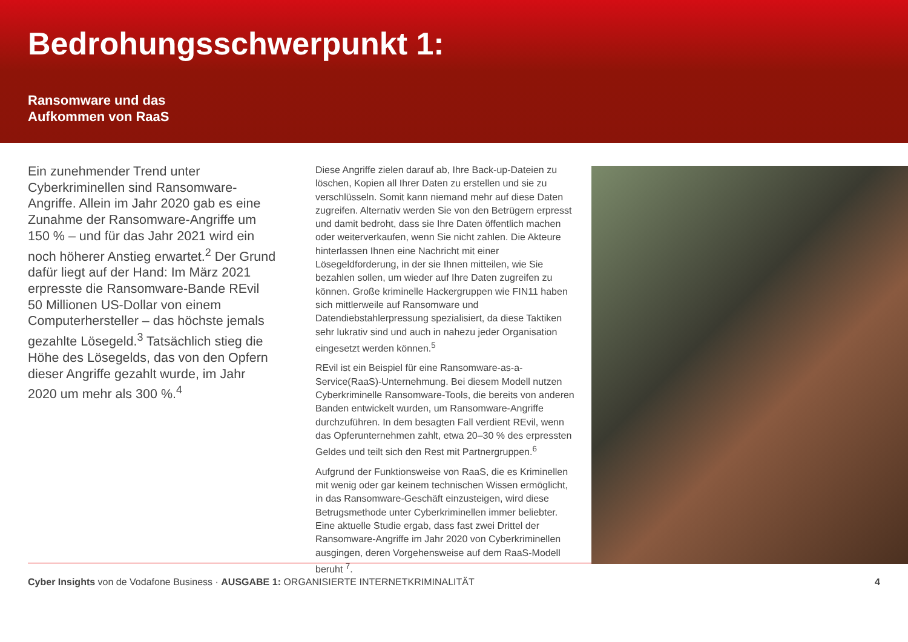Bedrohungsschwerpunkt 1:
Ransomware und das
Aufkommen von RaaS
Ein zunehmender Trend unter Cyberkriminellen sind Ransomware-Angriffe. Allein im Jahr 2020 gab es eine Zunahme der Ransomware-Angriffe um 150 % – und für das Jahr 2021 wird ein noch höherer Anstieg erwartet.<sup>2</sup> Der Grund dafür liegt auf der Hand: Im März 2021 erpresste die Ransomware-Bande REvil 50 Millionen US-Dollar von einem Computerhersteller – das höchste jemals gezahlte Lösegeld.<sup>3</sup> Tatsächlich stieg die Höhe des Lösegelds, das von den Opfern dieser Angriffe gezahlt wurde, im Jahr 2020 um mehr als 300 %.<sup>4</sup>
Diese Angriffe zielen darauf ab, Ihre Back-up-Dateien zu löschen, Kopien all Ihrer Daten zu erstellen und sie zu verschlüsseln. Somit kann niemand mehr auf diese Daten zugreifen. Alternativ werden Sie von den Betrügern erpresst und damit bedroht, dass sie Ihre Daten öffentlich machen oder weiterverkaufen, wenn Sie nicht zahlen. Die Akteure hinterlassen Ihnen eine Nachricht mit einer Lösegeldforderung, in der sie Ihnen mitteilen, wie Sie bezahlen sollen, um wieder auf Ihre Daten zugreifen zu können. Große kriminelle Hackergruppen wie FIN11 haben sich mittlerweile auf Ransomware und Datendiebstahlerpressung spezialisiert, da diese Taktiken sehr lukrativ sind und auch in nahezu jeder Organisation eingesetzt werden können.<sup>5</sup>
REvil ist ein Beispiel für eine Ransomware-as-a-Service(RaaS)-Unternehmung. Bei diesem Modell nutzen Cyberkriminelle Ransomware-Tools, die bereits von anderen Banden entwickelt wurden, um Ransomware-Angriffe durchzuführen. In dem besagten Fall verdient REvil, wenn das Opferunternehmen zahlt, etwa 20–30 % des erpressten Geldes und teilt sich den Rest mit Partnergruppen.<sup>6</sup>
Aufgrund der Funktionsweise von RaaS, die es Kriminellen mit wenig oder gar keinem technischen Wissen ermöglicht, in das Ransomware-Geschäft einzusteigen, wird diese Betrugsmethode unter Cyberkriminellen immer beliebter. Eine aktuelle Studie ergab, dass fast zwei Drittel der Ransomware-Angriffe im Jahr 2020 von Cyberkriminellen ausgingen, deren Vorgehensweise auf dem RaaS-Modell beruht <sup>7</sup>.
Cyber Insights von de Vodafone Business · AUSGABE 1: ORGANISIERTE INTERNETKRIMINALITÄT 4